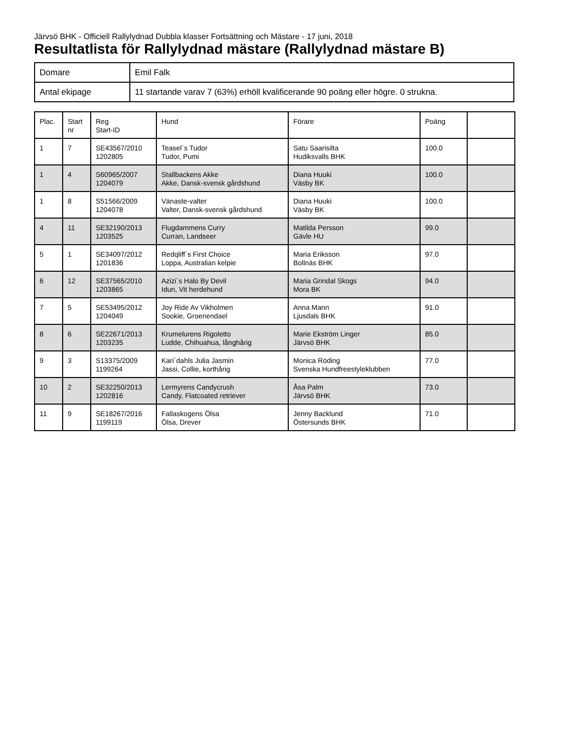Järvsö BHK - Officiell Rallylydnad Dubbla klasser Fortsättning och Mästare - 17 juni, 2018
Resultatlista för Rallylydnad mästare (Rallylydnad mästare B)
| Domare | Emil Falk |
| Antal ekipage | 11 startande varav 7 (63%) erhöll kvalificerande 90 poäng eller högre. 0 strukna. |
| Plac. | Start nr | Reg Start-ID | Hund | Förare | Poäng | |
| --- | --- | --- | --- | --- | --- | --- |
| 1 | 7 | SE43567/2010 1202805 | Teasel´s Tudor Tudor, Pumi | Satu Saarisilta Hudiksvalls BHK | 100.0 | |
| 1 | 4 | S60965/2007 1204079 | Stallbackens Akke Akke, Dansk-svensk gårdshund | Diana Huuki Väsby BK | 100.0 | |
| 1 | 8 | S51566/2009 1204078 | Vänaste-valter Valter, Dansk-svensk gårdshund | Diana Huuki Väsby BK | 100.0 | |
| 4 | 11 | SE32190/2013 1203525 | Flugdammens Curry Curran, Landseer | Matilda Persson Gävle HU | 99.0 | |
| 5 | 1 | SE34097/2012 1201836 | Redqliff´s First Choice Loppa, Australian kelpie | Maria Eriksson Bollnäs BHK | 97.0 | |
| 6 | 12 | SE37565/2010 1203865 | Azizi´s Halo By Devil Idun, Vit herdehund | Maria Grindal Skogs Mora BK | 94.0 | |
| 7 | 5 | SE53495/2012 1204049 | Joy Ride Av Vikholmen Sookie, Groenendael | Anna Mann Ljusdals BHK | 91.0 | |
| 8 | 6 | SE22671/2013 1203235 | Krumelurens Rigoletto Ludde, Chihuahua, långhårig | Marie Ekström Linger Järvsö BHK | 85.0 | |
| 9 | 3 | S13375/2009 1199264 | Kari´dahls Julia Jasmin Jassi, Collie, korthårig | Monica Röding Svenska Hundfreestyleklubben | 77.0 | |
| 10 | 2 | SE32250/2013 1202816 | Lermyrens Candycrush Candy, Flatcoated retriever | Åsa Palm Järvsö BHK | 73.0 | |
| 11 | 9 | SE18267/2016 1199119 | Fallaskogens Ölsa Ölsa, Drever | Jenny Backlund Östersunds BHK | 71.0 | |